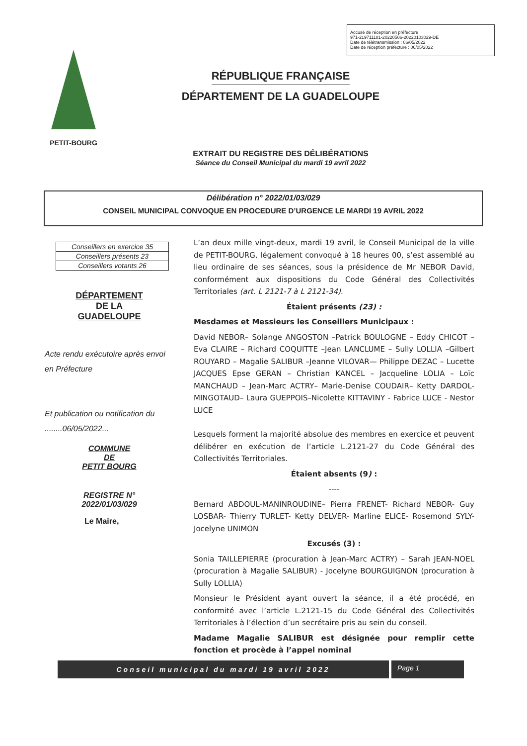Accusé de réception en préfecture
971-219711181-20220506-20220103029-DE
Date de télétransmission : 06/05/2022
Date de réception préfecture : 06/05/2022
PETIT-BOURG
RÉPUBLIQUE FRANÇAISE
DÉPARTEMENT DE LA GUADELOUPE
EXTRAIT DU REGISTRE DES DÉLIBÉRATIONS
Séance du Conseil Municipal du mardi 19 avril 2022
Délibération n° 2022/01/03/029
CONSEIL MUNICIPAL CONVOQUE EN PROCEDURE D’URGENCE LE MARDI 19 AVRIL 2022
| Conseillers en exercice 35 |
| Conseillers présents 23 |
| Conseillers votants 26 |
DÉPARTEMENT
DE LA
GUADELOUPE
Acte rendu exécutoire après envoi en Préfecture
Et publication ou notification du ........06/05/2022...
COMMUNE
DE
PETIT BOURG
REGISTRE N°
2022/01/03/029
Le Maire,
L’an deux mille vingt-deux, mardi 19 avril, le Conseil Municipal de la ville de PETIT-BOURG, légalement convoqué à 18 heures 00, s’est assemblé au lieu ordinaire de ses séances, sous la présidence de Mr NEBOR David, conformément aux dispositions du Code Général des Collectivités Territoriales (art. L 2121-7 à L 2121-34).
Étaient présents (23) :
Mesdames et Messieurs les Conseillers Municipaux :
David NEBOR– Solange ANGOSTON –Patrick BOULOGNE – Eddy CHICOT – Eva CLAIRE – Richard COQUITTE –Jean LANCLUME – Sully LOLLIA –Gilbert ROUYARD – Magalie SALIBUR –Jeanne VILOVAR— Philippe DEZAC – Lucette JACQUES Epse GERAN – Christian KANCEL – Jacqueline LOLIA – Loïc MANCHAUD – Jean-Marc ACTRY– Marie-Denise COUDAIR– Ketty DARDOL-MINGOTAUD– Laura GUEPPOIS–Nicolette KITTAVINY - Fabrice LUCE - Nestor LUCE
Lesquels forment la majorité absolue des membres en exercice et peuvent délibérer en exécution de l’article L.2121-27 du Code Général des Collectivités Territoriales.
Étaient absents (9) :
----
Bernard ABDOUL-MANINROUDINE– Pierra FRENET- Richard NEBOR- Guy LOSBAR- Thierry TURLET- Ketty DELVER- Marline ELICE- Rosemond SYLY- Jocelyne UNIMON
Excusés (3) :
Sonia TAILLEPIERRE (procuration à Jean-Marc ACTRY) – Sarah JEAN-NOEL (procuration à Magalie SALIBUR) - Jocelyne BOURGUIGNON (procuration à Sully LOLLIA)
Monsieur le Président ayant ouvert la séance, il a été procédé, en conformité avec l’article L.2121-15 du Code Général des Collectivités Territoriales à l’élection d’un secrétaire pris au sein du conseil.
Madame Magalie SALIBUR est désignée pour remplir cette fonction et procède à l’appel nominal
Conseil municipal du mardi 19 avril 2022 Page 1